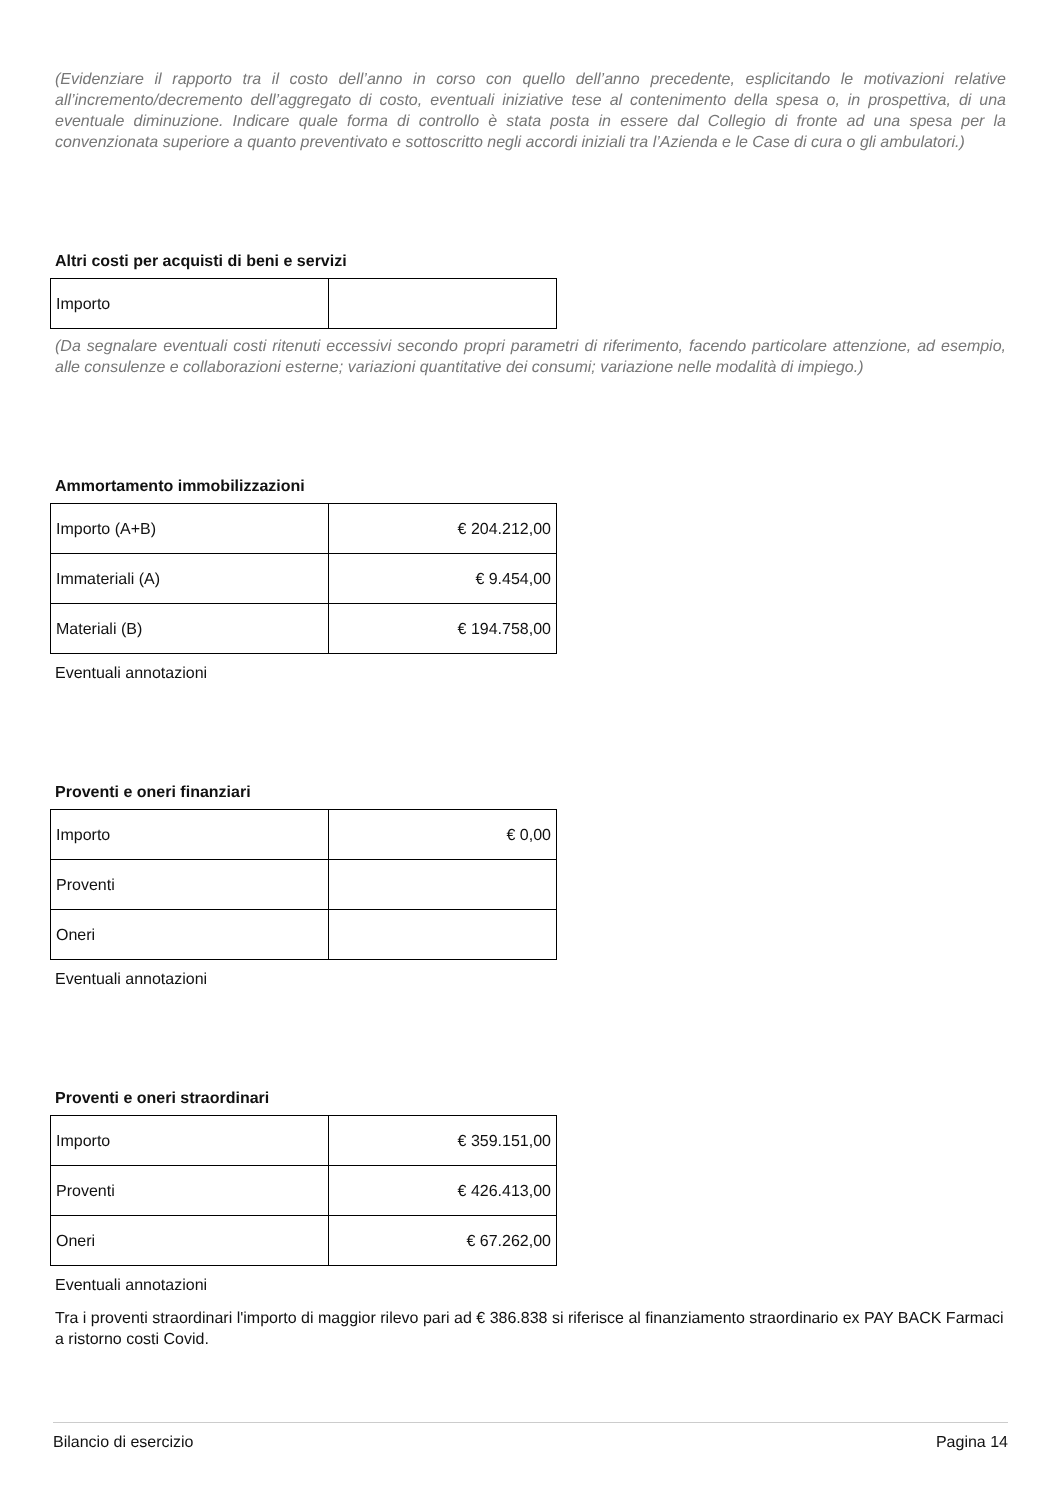(Evidenziare il rapporto tra il costo dell’anno in corso con quello dell’anno precedente, esplicitando le motivazioni relative all’incremento/decremento dell’aggregato di costo, eventuali iniziative tese al contenimento della spesa o, in prospettiva, di una eventuale diminuzione. Indicare quale forma di controllo è stata posta in essere dal Collegio di fronte ad una spesa per la convenzionata superiore a quanto preventivato e sottoscritto negli accordi iniziali tra l’Azienda e le Case di cura o gli ambulatori.)
Altri costi per acquisti di beni e servizi
| Importo | |
(Da segnalare eventuali costi ritenuti eccessivi secondo propri parametri di riferimento, facendo particolare attenzione, ad esempio, alle consulenze e collaborazioni esterne; variazioni quantitative dei consumi; variazione nelle modalità di impiego.)
Ammortamento immobilizzazioni
| Importo (A+B) | € 204.212,00 |
| Immateriali (A) | € 9.454,00 |
| Materiali (B) | € 194.758,00 |
Eventuali annotazioni
Proventi e oneri finanziari
| Importo | € 0,00 |
| Proventi | |
| Oneri | |
Eventuali annotazioni
Proventi e oneri straordinari
| Importo | € 359.151,00 |
| Proventi | € 426.413,00 |
| Oneri | € 67.262,00 |
Eventuali annotazioni
Tra i proventi straordinari l'importo di maggior rilevo pari ad € 386.838 si riferisce al finanziamento straordinario ex PAY BACK Farmaci a ristorno costi Covid.
Bilancio di esercizio Pagina 14